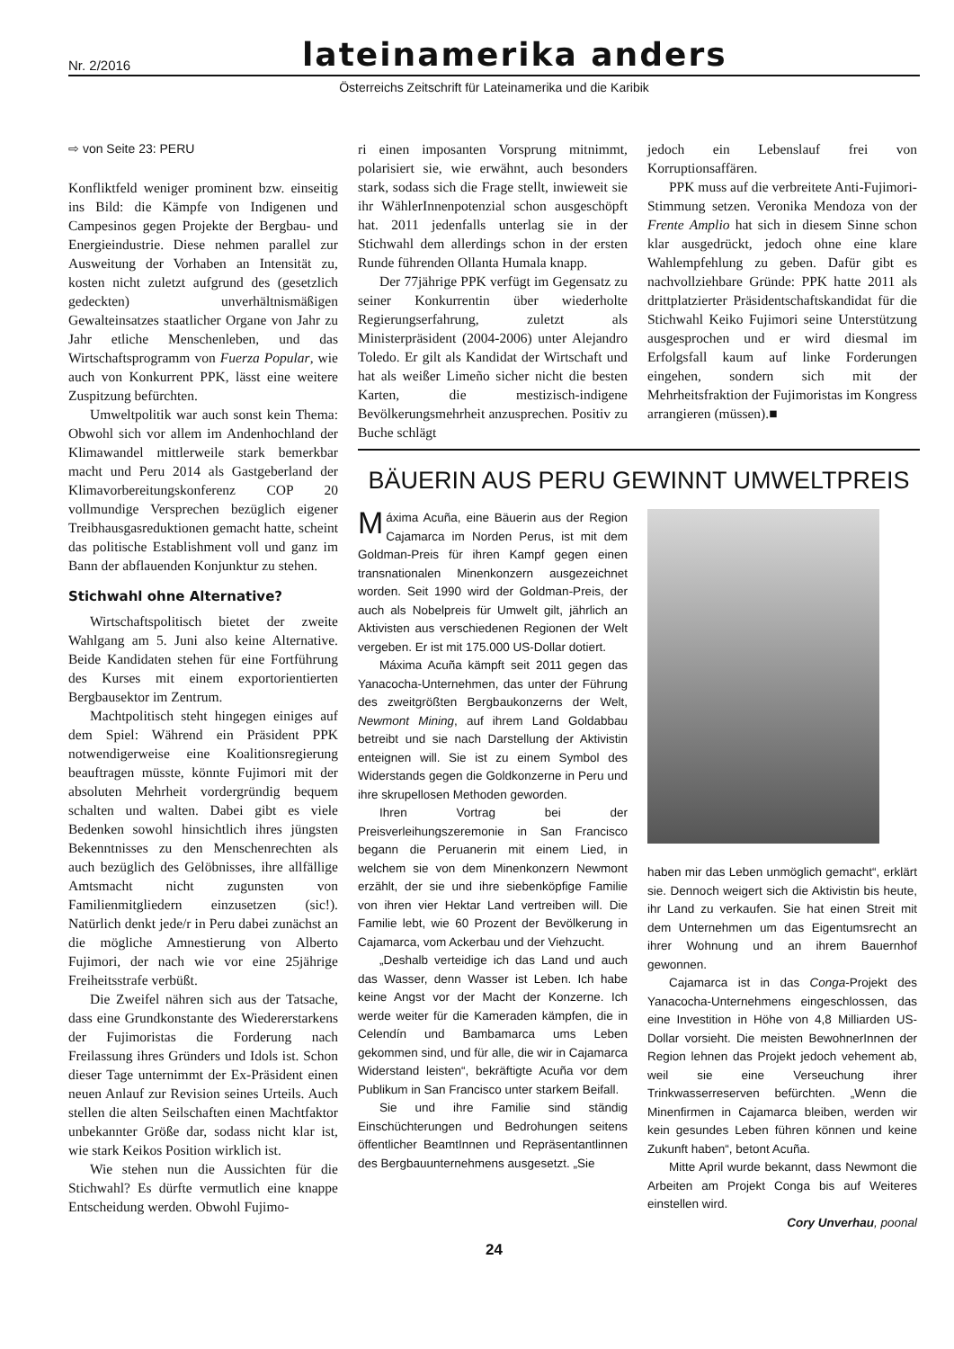Nr. 2/2016
lateinamerika anders
Österreichs Zeitschrift für Lateinamerika und die Karibik
⇨ von Seite 23: PERU
Konfliktfeld weniger prominent bzw. einseitig ins Bild: die Kämpfe von Indigenen und Campesinos gegen Projekte der Bergbau- und Energieindustrie. Diese nehmen parallel zur Ausweitung der Vorhaben an Intensität zu, kosten nicht zuletzt aufgrund des (gesetzlich gedeckten) unverhältnismäßigen Gewalteinsatzes staatlicher Organe von Jahr zu Jahr etliche Menschenleben, und das Wirtschaftsprogramm von Fuerza Popular, wie auch von Konkurrent PPK, lässt eine weitere Zuspitzung befürchten.
Umweltpolitik war auch sonst kein Thema: Obwohl sich vor allem im Andenhochland der Klimawandel mittlerweile stark bemerkbar macht und Peru 2014 als Gastgeberland der Klimavorbereitungskonferenz COP 20 vollmundige Versprechen bezüglich eigener Treibhausgasreduktionen gemacht hatte, scheint das politische Establishment voll und ganz im Bann der abflauenden Konjunktur zu stehen.
Stichwahl ohne Alternative?
Wirtschaftspolitisch bietet der zweite Wahlgang am 5. Juni also keine Alternative. Beide Kandidaten stehen für eine Fortführung des Kurses mit einem exportorientierten Bergbausektor im Zentrum.
Machtpolitisch steht hingegen einiges auf dem Spiel: Während ein Präsident PPK notwendigerweise eine Koalitionsregierung beauftragen müsste, könnte Fujimori mit der absoluten Mehrheit vordergründig bequem schalten und walten. Dabei gibt es viele Bedenken sowohl hinsichtlich ihres jüngsten Bekenntnisses zu den Menschenrechten als auch bezüglich des Gelöbnisses, ihre allfällige Amtsmacht nicht zugunsten von Familienmitgliedern einzusetzen (sic!). Natürlich denkt jede/r in Peru dabei zunächst an die mögliche Amnestierung von Alberto Fujimori, der nach wie vor eine 25jährige Freiheitsstrafe verbüßt.
Die Zweifel nähren sich aus der Tatsache, dass eine Grundkonstante des Wiedererstarkens der Fujimoristas die Forderung nach Freilassung ihres Gründers und Idols ist. Schon dieser Tage unternimmt der Ex-Präsident einen neuen Anlauf zur Revision seines Urteils. Auch stellen die alten Seilschaften einen Machtfaktor unbekannter Größe dar, sodass nicht klar ist, wie stark Keikos Position wirklich ist.
Wie stehen nun die Aussichten für die Stichwahl? Es dürfte vermutlich eine knappe Entscheidung werden. Obwohl Fujimo-
ri einen imposanten Vorsprung mitnimmt, polarisiert sie, wie erwähnt, auch besonders stark, sodass sich die Frage stellt, inwieweit sie ihr WählerInnenpotenzial schon ausgeschöpft hat. 2011 jedenfalls unterlag sie in der Stichwahl dem allerdings schon in der ersten Runde führenden Ollanta Humala knapp.
Der 77jährige PPK verfügt im Gegensatz zu seiner Konkurrentin über wiederholte Regierungserfahrung, zuletzt als Ministerpräsident (2004-2006) unter Alejandro Toledo. Er gilt als Kandidat der Wirtschaft und hat als weißer Limeño sicher nicht die besten Karten, die mestizisch-indigene Bevölkerungsmehrheit anzusprechen. Positiv zu Buche schlägt
jedoch ein Lebenslauf frei von Korruptionsaffären.
PPK muss auf die verbreitete Anti-Fujimori-Stimmung setzen. Veronika Mendoza von der Frente Amplio hat sich in diesem Sinne schon klar ausgedrückt, jedoch ohne eine klare Wahlempfehlung zu geben. Dafür gibt es nachvollziehbare Gründe: PPK hatte 2011 als drittplatzierter Präsidentschaftskandidat für die Stichwahl Keiko Fujimori seine Unterstützung ausgesprochen und er wird diesmal im Erfolgsfall kaum auf linke Forderungen eingehen, sondern sich mit der Mehrheitsfraktion der Fujimoristas im Kongress arrangieren (müssen).■
BÄUERIN AUS PERU GEWINNT UMWELTPREIS
Máxima Acuña, eine Bäuerin aus der Region Cajamarca im Norden Perus, ist mit dem Goldman-Preis für ihren Kampf gegen einen transnationalen Minenkonzern ausgezeichnet worden. Seit 1990 wird der Goldman-Preis, der auch als Nobelpreis für Umwelt gilt, jährlich an Aktivisten aus verschiedenen Regionen der Welt vergeben. Er ist mit 175.000 US-Dollar dotiert.
Máxima Acuña kämpft seit 2011 gegen das Yanacocha-Unternehmen, das unter der Führung des zweitgrößten Bergbaukonzerns der Welt, Newmont Mining, auf ihrem Land Goldabbau betreibt und sie nach Darstellung der Aktivistin enteignen will. Sie ist zu einem Symbol des Widerstands gegen die Goldkonzerne in Peru und ihre skrupellosen Methoden geworden.
Ihren Vortrag bei der Preisverleihungszeremonie in San Francisco begann die Peruanerin mit einem Lied, in welchem sie von dem Minenkonzern Newmont erzählt, der sie und ihre siebenköpfige Familie von ihren vier Hektar Land vertreiben will. Die Familie lebt, wie 60 Prozent der Bevölkerung in Cajamarca, vom Ackerbau und der Viehzucht.
„Deshalb verteidige ich das Land und auch das Wasser, denn Wasser ist Leben. Ich habe keine Angst vor der Macht der Konzerne. Ich werde weiter für die Kameraden kämpfen, die in Celendín und Bambamarca ums Leben gekommen sind, und für alle, die wir in Cajamarca Widerstand leisten“, bekräftigte Acuña vor dem Publikum in San Francisco unter starkem Beifall.
Sie und ihre Familie sind ständig Einschüchterungen und Bedrohungen seitens öffentlicher BeamtInnen und Repräsentantlinnen des Bergbauunternehmens ausgesetzt. „Sie
haben mir das Leben unmöglich gemacht“, erklärt sie. Dennoch weigert sich die Aktivistin bis heute, ihr Land zu verkaufen. Sie hat einen Streit mit dem Unternehmen um das Eigentumsrecht an ihrer Wohnung und an ihrem Bauernhof gewonnen.
Cajamarca ist in das Conga-Projekt des Yanacocha-Unternehmens eingeschlossen, das eine Investition in Höhe von 4,8 Milliarden US-Dollar vorsieht. Die meisten BewohnerInnen der Region lehnen das Projekt jedoch vehement ab, weil sie eine Verseuchung ihrer Trinkwasserreserven befürchten. „Wenn die Minenfirmen in Cajamarca bleiben, werden wir kein gesundes Leben führen können und keine Zukunft haben“, betont Acuña.
Mitte April wurde bekannt, dass Newmont die Arbeiten am Projekt Conga bis auf Weiteres einstellen wird.
Cory Unverhau, poonal
24